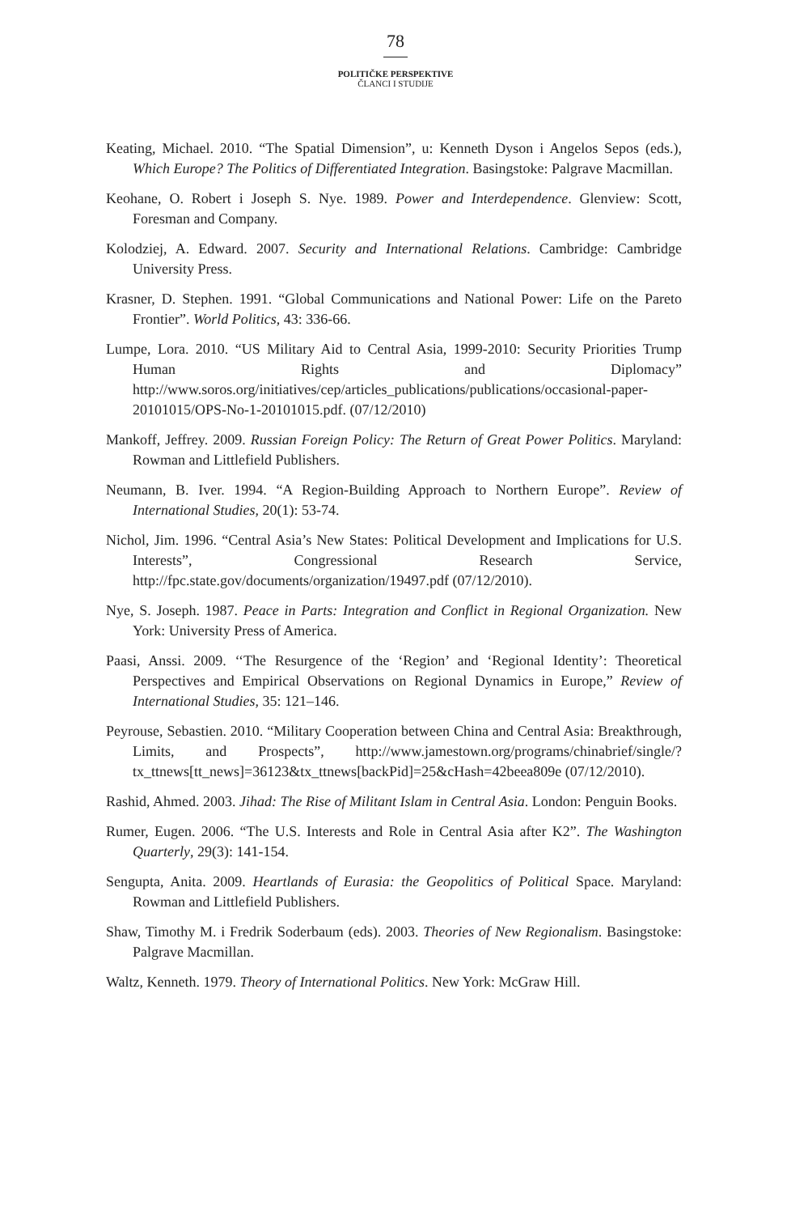78
POLITIČKE PERSPEKTIVE
ČLANCI I STUDIJE
Keating, Michael. 2010. “The Spatial Dimension”, u: Kenneth Dyson i Angelos Sepos (eds.), Which Europe? The Politics of Differentiated Integration. Basingstoke: Palgrave Macmillan.
Keohane, O. Robert i Joseph S. Nye. 1989. Power and Interdependence. Glenview: Scott, Foresman and Company.
Kolodziej, A. Edward. 2007. Security and International Relations. Cambridge: Cambridge University Press.
Krasner, D. Stephen. 1991. “Global Communications and National Power: Life on the Pareto Frontier”. World Politics, 43: 336-66.
Lumpe, Lora. 2010. “US Military Aid to Central Asia, 1999-2010: Security Priorities Trump Human Rights and Diplomacy” http://www.soros.org/initiatives/cep/articles_publications/publications/occasional-paper-20101015/OPS-No-1-20101015.pdf. (07/12/2010)
Mankoff, Jeffrey. 2009. Russian Foreign Policy: The Return of Great Power Politics. Maryland: Rowman and Littlefield Publishers.
Neumann, B. Iver. 1994. “A Region-Building Approach to Northern Europe”. Review of International Studies, 20(1): 53-74.
Nichol, Jim. 1996. “Central Asia’s New States: Political Development and Implications for U.S. Interests”, Congressional Research Service, http://fpc.state.gov/documents/organization/19497.pdf (07/12/2010).
Nye, S. Joseph. 1987. Peace in Parts: Integration and Conflict in Regional Organization. New York: University Press of America.
Paasi, Anssi. 2009. ‘‘The Resurgence of the ‘Region’ and ‘Regional Identity’: Theoretical Perspectives and Empirical Observations on Regional Dynamics in Europe,” Review of International Studies, 35: 121–146.
Peyrouse, Sebastien. 2010. “Military Cooperation between China and Central Asia: Breakthrough, Limits, and Prospects”, http://www.jamestown.org/programs/chinabrief/single/?tx_ttnews[tt_news]=36123&tx_ttnews[backPid]=25&cHash=42beea809e (07/12/2010).
Rashid, Ahmed. 2003. Jihad: The Rise of Militant Islam in Central Asia. London: Penguin Books.
Rumer, Eugen. 2006. “The U.S. Interests and Role in Central Asia after K2”. The Washington Quarterly, 29(3): 141-154.
Sengupta, Anita. 2009. Heartlands of Eurasia: the Geopolitics of Political Space. Maryland: Rowman and Littlefield Publishers.
Shaw, Timothy M. i Fredrik Soderbaum (eds). 2003. Theories of New Regionalism. Basingstoke: Palgrave Macmillan.
Waltz, Kenneth. 1979. Theory of International Politics. New York: McGraw Hill.